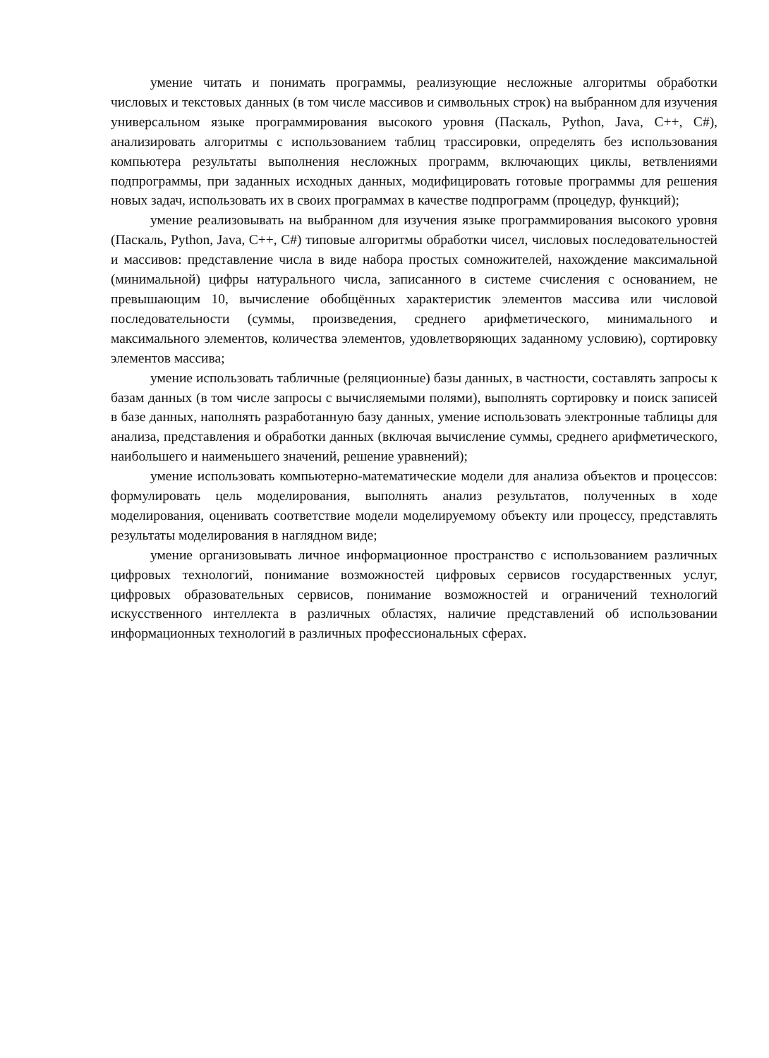умение читать и понимать программы, реализующие несложные алгоритмы обработки числовых и текстовых данных (в том числе массивов и символьных строк) на выбранном для изучения универсальном языке программирования высокого уровня (Паскаль, Python, Java, C++, C#), анализировать алгоритмы с использованием таблиц трассировки, определять без использования компьютера результаты выполнения несложных программ, включающих циклы, ветвлениями подпрограммы, при заданных исходных данных, модифицировать готовые программы для решения новых задач, использовать их в своих программах в качестве подпрограмм (процедур, функций);
умение реализовывать на выбранном для изучения языке программирования высокого уровня (Паскаль, Python, Java, C++, C#) типовые алгоритмы обработки чисел, числовых последовательностей и массивов: представление числа в виде набора простых сомножителей, нахождение максимальной (минимальной) цифры натурального числа, записанного в системе счисления с основанием, не превышающим 10, вычисление обобщённых характеристик элементов массива или числовой последовательности (суммы, произведения, среднего арифметического, минимального и максимального элементов, количества элементов, удовлетворяющих заданному условию), сортировку элементов массива;
умение использовать табличные (реляционные) базы данных, в частности, составлять запросы к базам данных (в том числе запросы с вычисляемыми полями), выполнять сортировку и поиск записей в базе данных, наполнять разработанную базу данных, умение использовать электронные таблицы для анализа, представления и обработки данных (включая вычисление суммы, среднего арифметического, наибольшего и наименьшего значений, решение уравнений);
умение использовать компьютерно-математические модели для анализа объектов и процессов: формулировать цель моделирования, выполнять анализ результатов, полученных в ходе моделирования, оценивать соответствие модели моделируемому объекту или процессу, представлять результаты моделирования в наглядном виде;
умение организовывать личное информационное пространство с использованием различных цифровых технологий, понимание возможностей цифровых сервисов государственных услуг, цифровых образовательных сервисов, понимание возможностей и ограничений технологий искусственного интеллекта в различных областях, наличие представлений об использовании информационных технологий в различных профессиональных сферах.